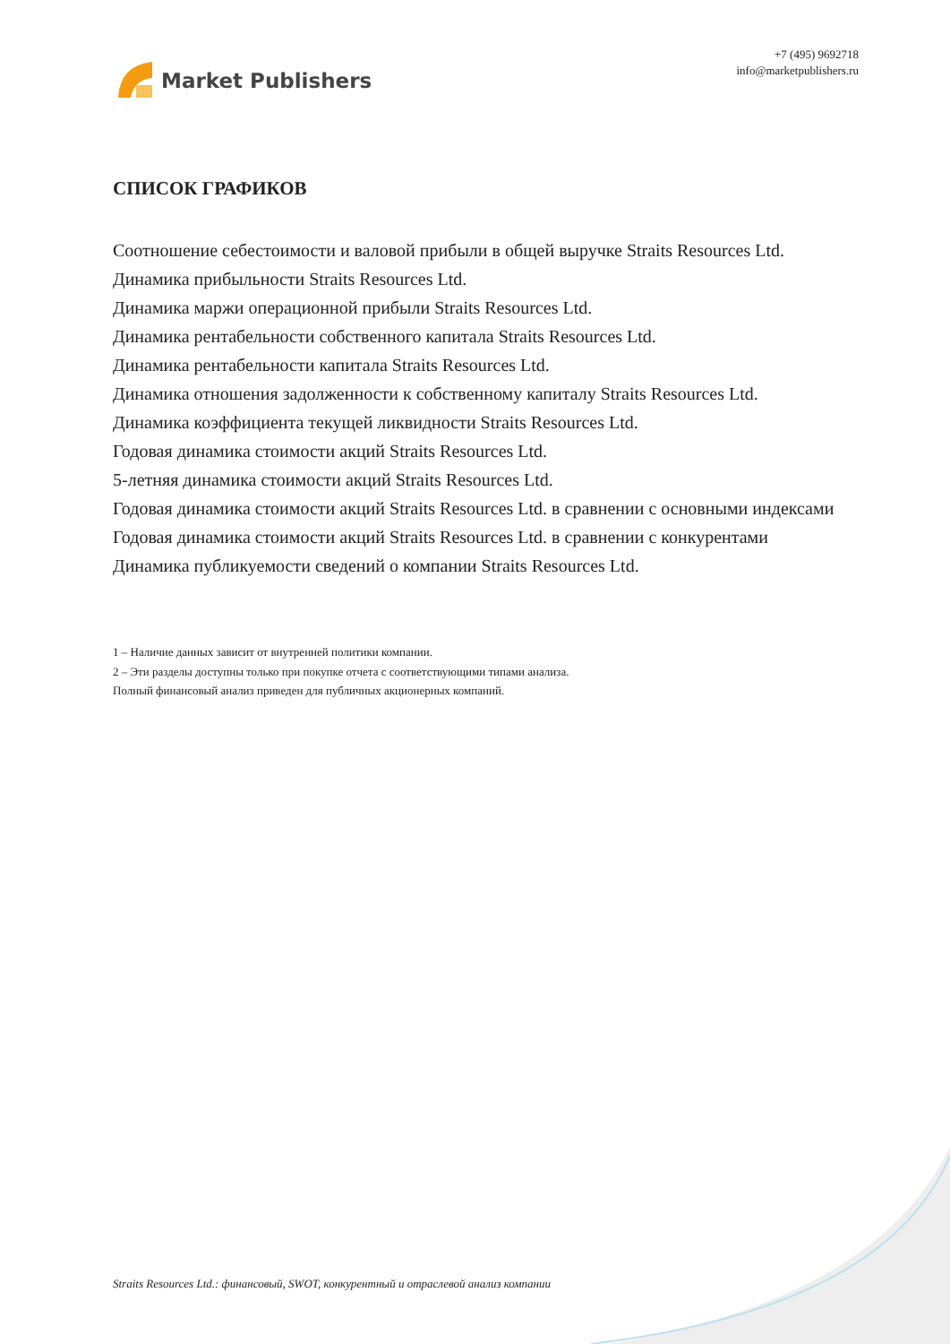Market Publishers
+7 (495) 9692718
info@marketpublishers.ru
СПИСОК ГРАФИКОВ
Соотношение себестоимости и валовой прибыли в общей выручке Straits Resources Ltd.
Динамика прибыльности Straits Resources Ltd.
Динамика маржи операционной прибыли Straits Resources Ltd.
Динамика рентабельности собственного капитала Straits Resources Ltd.
Динамика рентабельности капитала Straits Resources Ltd.
Динамика отношения задолженности к собственному капиталу Straits Resources Ltd.
Динамика коэффициента текущей ликвидности Straits Resources Ltd.
Годовая динамика стоимости акций Straits Resources Ltd.
5-летняя динамика стоимости акций Straits Resources Ltd.
Годовая динамика стоимости акций Straits Resources Ltd. в сравнении с основными индексами
Годовая динамика стоимости акций Straits Resources Ltd. в сравнении с конкурентами
Динамика публикуемости сведений о компании Straits Resources Ltd.
1 – Наличие данных зависит от внутренней политики компании.
2 – Эти разделы доступны только при покупке отчета с соответствующими типами анализа.
Полный финансовый анализ приведен для публичных акционерных компаний.
Straits Resources Ltd.: финансовый, SWOT, конкурентный и отраслевой анализ компании